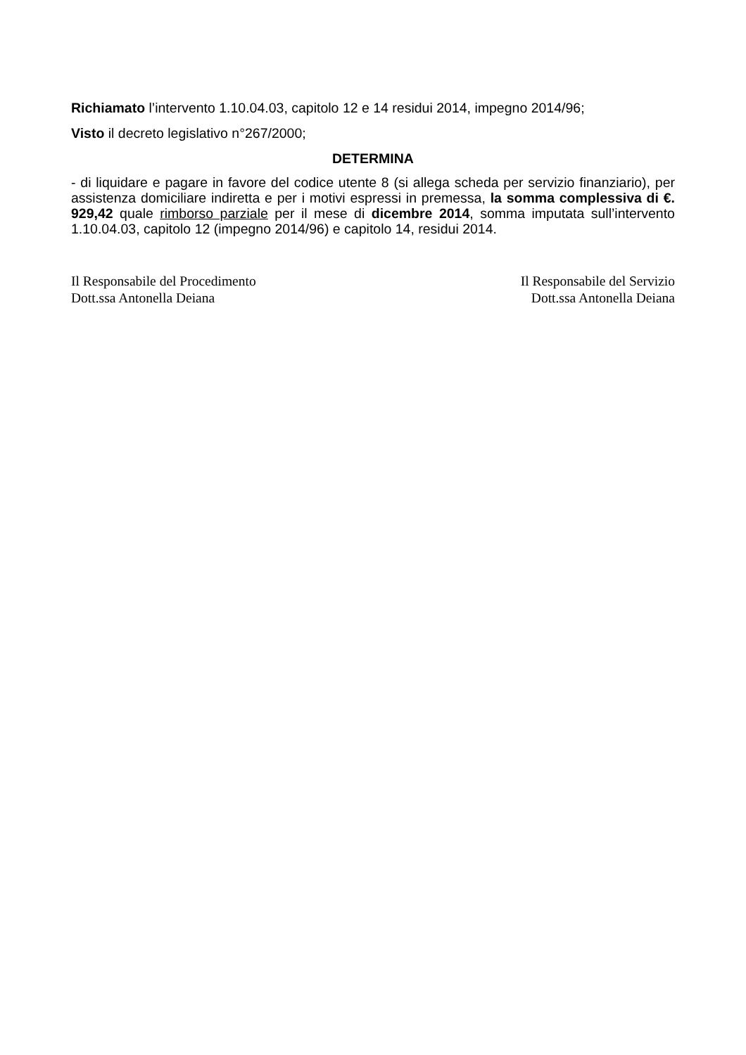Richiamato l’intervento 1.10.04.03, capitolo 12 e 14 residui 2014, impegno 2014/96;
Visto il decreto legislativo n°267/2000;
DETERMINA
- di liquidare e pagare in favore del codice utente 8 (si allega scheda per servizio finanziario), per assistenza domiciliare indiretta e per i motivi espressi in premessa, la somma complessiva di €. 929,42 quale rimborso parziale per il mese di dicembre 2014, somma imputata sull’intervento 1.10.04.03, capitolo 12 (impegno 2014/96) e capitolo 14, residui 2014.
Il Responsabile del Procedimento
Dott.ssa Antonella Deiana
Il Responsabile del Servizio
Dott.ssa Antonella Deiana